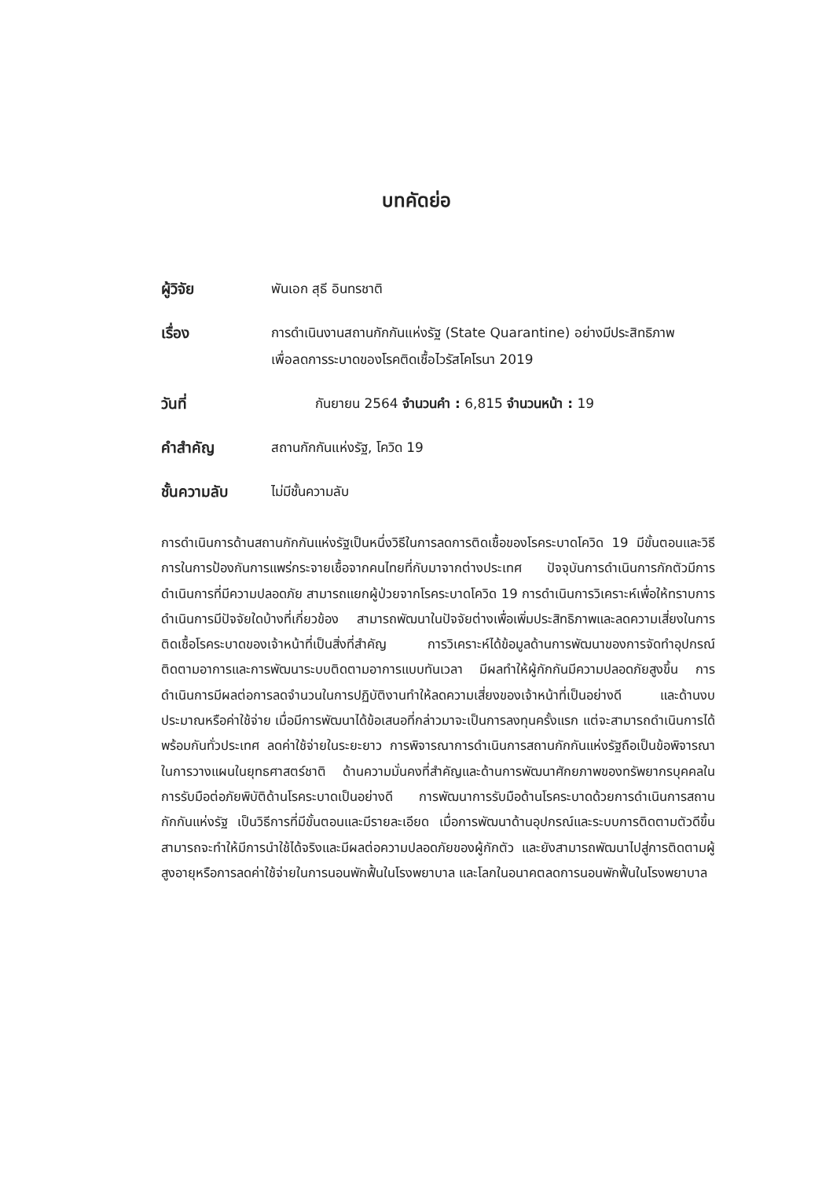บทคัดย่อ
ผู้วิจัย พันเอก สุธี อินทรชาติ
เรื่อง การดำเนินงานสถานกักกันแห่งรัฐ (State Quarantine) อย่างมีประสิทธิภาพเพื่อลดการระบาดของโรคติดเชื้อไวรัสโคโรนา 2019
วันที่ กันยายน 2564 จำนวนคำ : 6,815 จำนวนหน้า : 19
คำสำคัญ สถานกักกันแห่งรัฐ, โควิด 19
ชั้นความลับ ไม่มีชั้นความลับ
การดำเนินการด้านสถานกักกันแห่งรัฐเป็นหนึ่งวิธีในการลดการติดเชื้อของโรคระบาดโควิด 19 มีขั้นตอนและวิธีการในการป้องกันการแพร่กระจายเชื้อจากคนไทยที่กับมาจากต่างประเทศ ปัจจุบันการดำเนินการกักตัวมีการดำเนินการที่มีความปลอดภัย สามารถแยกผู้ป่วยจากโรคระบาดโควิด 19 การดำเนินการวิเคราะห์เพื่อให้ทราบการดำเนินการมีปัจจัยใดบ้างที่เกี่ยวข้อง สามารถพัฒนาในปัจจัยต่างเพื่อเพิ่มประสิทธิภาพและลดความเสี่ยงในการติดเชื้อโรคระบาดของเจ้าหน้าที่เป็นสิ่งที่สำคัญ การวิเคราะห์ได้ข้อมูลด้านการพัฒนาของการจัดทำอุปกรณ์ติดตามอาการและการพัฒนาระบบติดตามอาการแบบทันเวลา มีผลทำให้ผู้กักกันมีความปลอดภัยสูงขึ้น การดำเนินการมีผลต่อการลดจำนวนในการปฏิบัติงานทำให้ลดความเสี่ยงของเจ้าหน้าที่เป็นอย่างดี และด้านงบประมาณหรือค่าใช้จ่าย เมื่อมีการพัฒนาได้ข้อเสนอที่กล่าวมาจะเป็นการลงทุนครั้งแรก แต่จะสามารถดำเนินการได้พร้อมกันทั่วประเทศ ลดค่าใช้จ่ายในระยะยาว การพิจารณาการดำเนินการสถานกักกันแห่งรัฐถือเป็นข้อพิจารณาในการวางแผนในยุทธศาสตร์ชาติ ด้านความมั่นคงที่สำคัญและด้านการพัฒนาศักยภาพของทรัพยากรบุคคลในการรับมือต่อภัยพิบัติด้านโรคระบาดเป็นอย่างดี การพัฒนาการรับมือด้านโรคระบาดด้วยการดำเนินการสถานกักกันแห่งรัฐ เป็นวิธีการที่มีขั้นตอนและมีรายละเอียด เมื่อการพัฒนาด้านอุปกรณ์และระบบการติดตามตัวดีขึ้น สามารถจะทำให้มีการนำใช้ได้จริงและมีผลต่อความปลอดภัยของผู้กักตัว และยังสามารถพัฒนาไปสู่การติดตามผู้สูงอายุหรือการลดค่าใช้จ่ายในการนอนพักฟื้นในโรงพยาบาล และโลกในอนาคตลดการนอนพักฟื้นในโรงพยาบาล